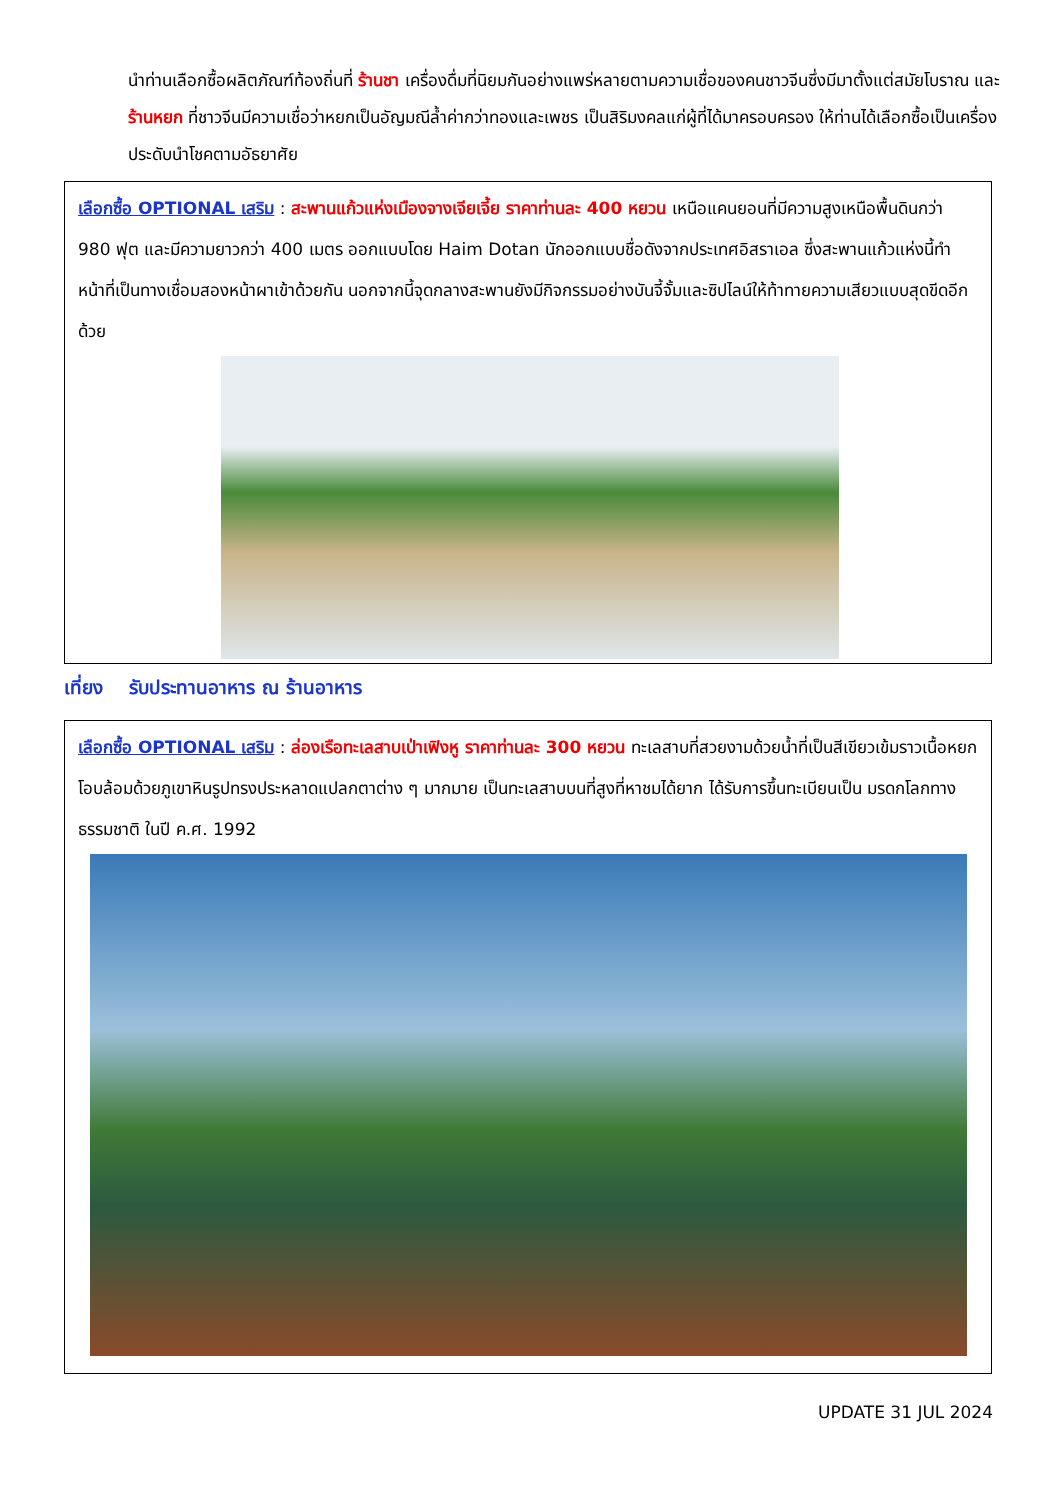นำท่านเลือกซื้อผลิตภัณฑ์ท้องถิ่นที่ ร้านชา เครื่องดื่มที่นิยมกันอย่างแพร่หลายตามความเชื่อของคนชาวจีนซึ่งมีมาตั้งแต่สมัยโบราณ และ ร้านหยก ที่ชาวจีนมีความเชื่อว่าหยกเป็นอัญมณีล้ำค่ากว่าทองและเพชร เป็นสิริมงคลแก่ผู้ที่ได้มาครอบครอง ให้ท่านได้เลือกซื้อเป็นเครื่องประดับนำโชคตามอัธยาศัย
เลือกซื้อ OPTIONAL เสริม : สะพานแก้วแห่งเมืองจางเจียเจี้ย ราคาท่านละ 400 หยวน เหนือแคนยอนที่มีความสูงเหนือพื้นดินกว่า 980 ฟุต และมีความยาวกว่า 400 เมตร ออกแบบโดย Haim Dotan นักออกแบบชื่อดังจากประเทศอิสราเอล ซึ่งสะพานแก้วแห่งนี้ทำหน้าที่เป็นทางเชื่อมสองหน้าผาเข้าด้วยกัน นอกจากนี้จุดกลางสะพานยังมีกิจกรรมอย่างบันจี้จั้มและซิปไลน์ให้ท้าทายความเสียวแบบสุดขีดอีกด้วย
เที่ยง รับประทานอาหาร ณ ร้านอาหาร
เลือกซื้อ OPTIONAL เสริม : ล่องเรือทะเลสาบเป่าเฟิงหู ราคาท่านละ 300 หยวน ทะเลสาบที่สวยงามด้วยน้ำที่เป็นสีเขียวเข้มราวเนื้อหยก โอบล้อมด้วยภูเขาหินรูปทรงประหลาดแปลกตาต่าง ๆ มากมาย เป็นทะเลสาบบนที่สูงที่หาชมได้ยาก ได้รับการขึ้นทะเบียนเป็น มรดกโลกทางธรรมชาติ ในปี ค.ศ. 1992
UPDATE 31 JUL 2024